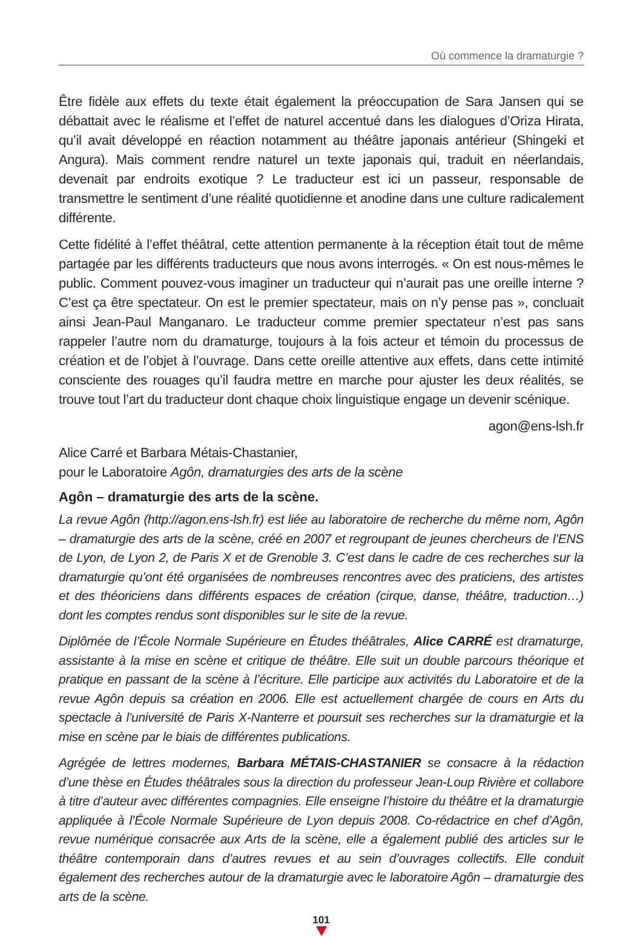Où commence la dramaturgie ?
Être fidèle aux effets du texte était également la préoccupation de Sara Jansen qui se débattait avec le réalisme et l’effet de naturel accentué dans les dialogues d’Oriza Hirata, qu’il avait développé en réaction notamment au théâtre japonais antérieur (Shingeki et Angura). Mais comment rendre naturel un texte japonais qui, traduit en néerlandais, devenait par endroits exotique ? Le traducteur est ici un passeur, responsable de transmettre le sentiment d’une réalité quotidienne et anodine dans une culture radicalement différente.
Cette fidélité à l’effet théâtral, cette attention permanente à la réception était tout de même partagée par les différents traducteurs que nous avons interrogés. « On est nous-mêmes le public. Comment pouvez-vous imaginer un traducteur qui n’aurait pas une oreille interne ? C’est ça être spectateur. On est le premier spectateur, mais on n’y pense pas », concluait ainsi Jean-Paul Manganaro. Le traducteur comme premier spectateur n’est pas sans rappeler l’autre nom du dramaturge, toujours à la fois acteur et témoin du processus de création et de l’objet à l’ouvrage. Dans cette oreille attentive aux effets, dans cette intimité consciente des rouages qu’il faudra mettre en marche pour ajuster les deux réalités, se trouve tout l’art du traducteur dont chaque choix linguistique engage un devenir scénique.
agon@ens-lsh.fr
Alice Carré et Barbara Métais-Chastanier,
pour le Laboratoire Agôn, dramaturgies des arts de la scène
Agôn – dramaturgie des arts de la scène.
La revue Agôn (http://agon.ens-lsh.fr) est liée au laboratoire de recherche du même nom, Agôn – dramaturgie des arts de la scène, créé en 2007 et regroupant de jeunes chercheurs de l’ENS de Lyon, de Lyon 2, de Paris X et de Grenoble 3. C’est dans le cadre de ces recherches sur la dramaturgie qu’ont été organisées de nombreuses rencontres avec des praticiens, des artistes et des théoriciens dans différents espaces de création (cirque, danse, théâtre, traduction…) dont les comptes rendus sont disponibles sur le site de la revue.
Diplômée de l’École Normale Supérieure en Études théâtrales, Alice CARRÉ est dramaturge, assistante à la mise en scène et critique de théâtre. Elle suit un double parcours théorique et pratique en passant de la scène à l’écriture. Elle participe aux activités du Laboratoire et de la revue Agôn depuis sa création en 2006. Elle est actuellement chargée de cours en Arts du spectacle à l’université de Paris X-Nanterre et poursuit ses recherches sur la dramaturgie et la mise en scène par le biais de différentes publications.
Agrégée de lettres modernes, Barbara MÉTAIS-CHASTANIER se consacre à la rédaction d’une thèse en Études théâtrales sous la direction du professeur Jean-Loup Rivière et collabore à titre d’auteur avec différentes compagnies. Elle enseigne l’histoire du théâtre et la dramaturgie appliquée à l’École Normale Supérieure de Lyon depuis 2008. Co-rédactrice en chef d’Agôn, revue numérique consacrée aux Arts de la scène, elle a également publié des articles sur le théâtre contemporain dans d’autres revues et au sein d’ouvrages collectifs. Elle conduit également des recherches autour de la dramaturgie avec le laboratoire Agôn – dramaturgie des arts de la scène.
101